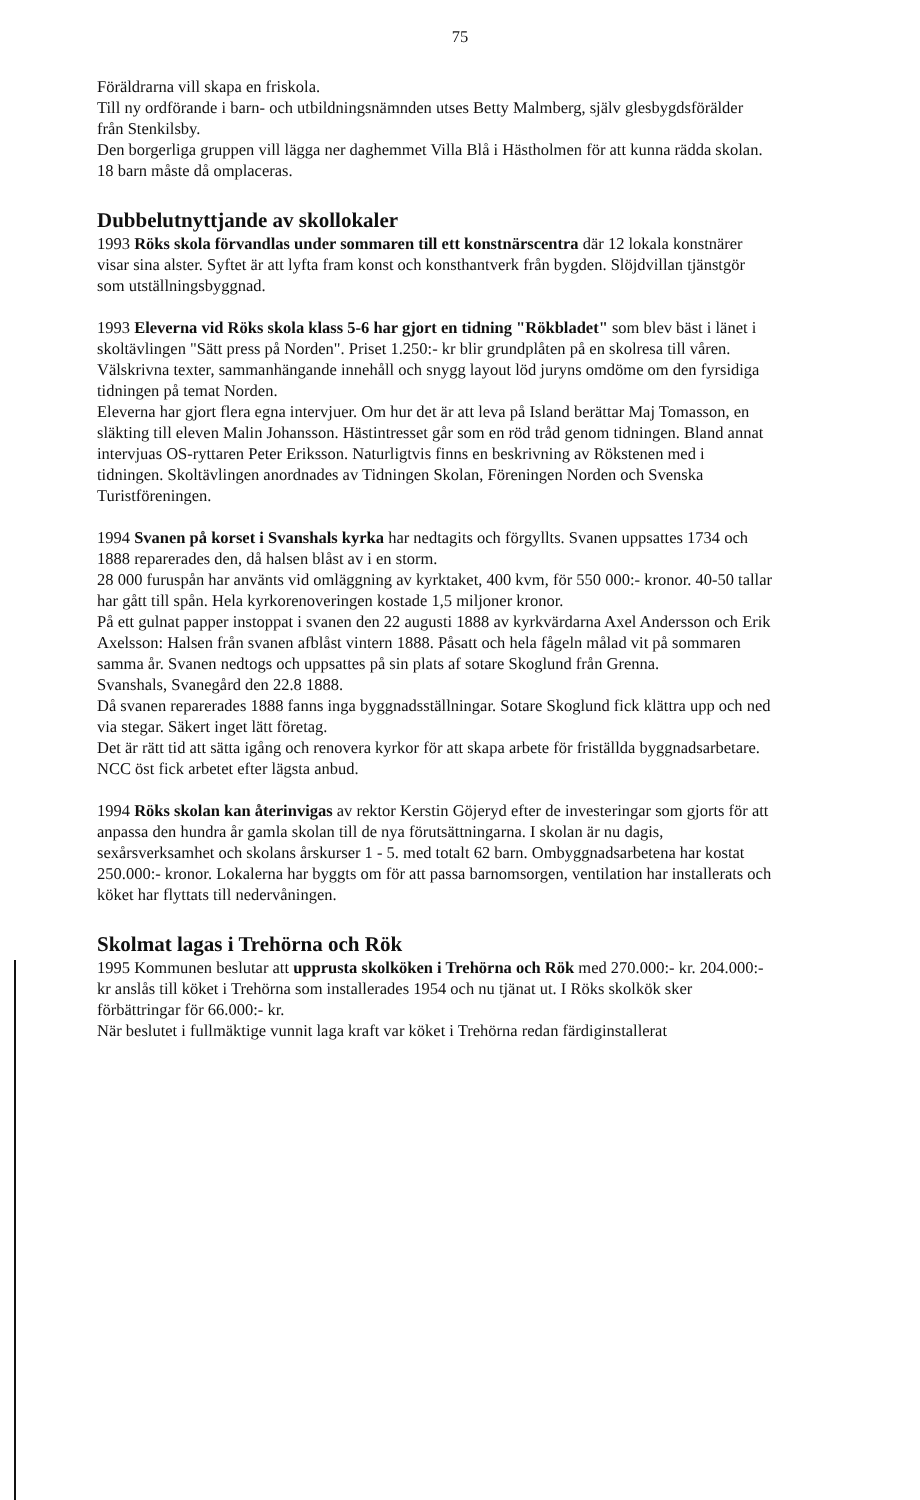75
Föräldrarna vill skapa en friskola.
Till ny ordförande i barn- och utbildningsnämnden utses Betty Malmberg, själv glesbygdsförälder från Stenkilsby.
Den borgerliga gruppen vill lägga ner daghemmet Villa Blå i Hästholmen för att kunna rädda skolan. 18 barn måste då omplaceras.
Dubbelutnyttjande av skollokaler
1993 Röks skola förvandlas under sommaren till ett konstnärscentra där 12 lokala konstnärer visar sina alster. Syftet är att lyfta fram konst och konsthantverk från bygden. Slöjdvillan tjänstgör som utställningsbyggnad.
1993 Eleverna vid Röks skola klass 5-6 har gjort en tidning "Rökbladet" som blev bäst i länet i skoltävlingen "Sätt press på Norden". Priset 1.250:- kr blir grundplåten på en skolresa till våren.
Välskrivna texter, sammanhängande innehåll och snygg layout löd juryns omdöme om den fyrsidiga tidningen på temat Norden.
Eleverna har gjort flera egna intervjuer. Om hur det är att leva på Island berättar Maj Tomasson, en släkting till eleven Malin Johansson. Hästintresset går som en röd tråd genom tidningen. Bland annat intervjuas OS-ryttaren Peter Eriksson. Naturligtvis finns en beskrivning av Rökstenen med i tidningen. Skoltävlingen anordnades av Tidningen Skolan, Föreningen Norden och Svenska Turistföreningen.
1994 Svanen på korset i Svanshals kyrka har nedtagits och förgyllts. Svanen uppsattes 1734 och 1888 reparerades den, då halsen blåst av i en storm.
28 000 furuspån har använts vid omläggning av kyrktaket, 400 kvm, för 550 000:- kronor. 40-50 tallar har gått till spån. Hela kyrkorenoveringen kostade 1,5 miljoner kronor.
På ett gulnat papper instoppat i svanen den 22 augusti 1888 av kyrkvärdarna Axel Andersson och Erik Axelsson: Halsen från svanen afblåst vintern 1888. Påsatt och hela fågeln målad vit på sommaren samma år. Svanen nedtogs och uppsattes på sin plats af sotare Skoglund från Grenna.
Svanshals, Svanegård den 22.8 1888.
Då svanen reparerades 1888 fanns inga byggnadsställningar. Sotare Skoglund fick klättra upp och ned via stegar. Säkert inget lätt företag.
Det är rätt tid att sätta igång och renovera kyrkor för att skapa arbete för friställda byggnadsarbetare. NCC öst fick arbetet efter lägsta anbud.
1994 Röks skolan kan återinvigas av rektor Kerstin Göjeryd efter de investeringar som gjorts för att anpassa den hundra år gamla skolan till de nya förutsättningarna. I skolan är nu dagis, sexårsverksamhet och skolans årskurser 1 - 5. med totalt 62 barn. Ombyggnadsarbetena har kostat 250.000:- kronor. Lokalerna har byggts om för att passa barnomsorgen, ventilation har installerats och köket har flyttats till nedervåningen.
Skolmat lagas i Trehörna och Rök
1995 Kommunen beslutar att upprusta skolköken i Trehörna och Rök med 270.000:- kr. 204.000:- kr anslås till köket i Trehörna som installerades 1954 och nu tjänat ut. I Röks skolkök sker förbättringar för 66.000:- kr.
När beslutet i fullmäktige vunnit laga kraft var köket i Trehörna redan färdiginstallerat